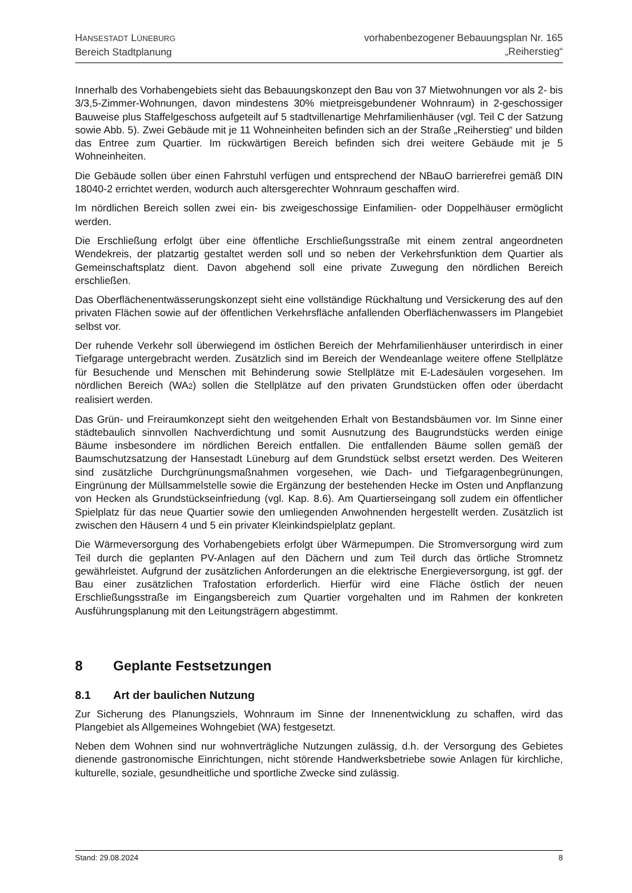HANSESTADT LÜNEBURG
Bereich Stadtplanung
vorhabenbezogener Bebauungsplan Nr. 165
„Reiherstieg“
Innerhalb des Vorhabengebiets sieht das Bebauungskonzept den Bau von 37 Mietwohnungen vor als 2- bis 3/3,5-Zimmer-Wohnungen, davon mindestens 30% mietpreisgebundener Wohnraum) in 2-geschossiger Bauweise plus Staffelgeschoss aufgeteilt auf 5 stadtvillenartige Mehrfamilienhäuser (vgl. Teil C der Satzung sowie Abb. 5). Zwei Gebäude mit je 11 Wohneinheiten befinden sich an der Straße „Reiherstieg“ und bilden das Entree zum Quartier. Im rückwärtigen Bereich befinden sich drei weitere Gebäude mit je 5 Wohneinheiten.
Die Gebäude sollen über einen Fahrstuhl verfügen und entsprechend der NBauO barrierefrei gemäß DIN 18040-2 errichtet werden, wodurch auch altersgerechter Wohnraum geschaffen wird.
Im nördlichen Bereich sollen zwei ein- bis zweigeschossige Einfamilien- oder Doppelhäuser ermöglicht werden.
Die Erschließung erfolgt über eine öffentliche Erschließungsstraße mit einem zentral angeordneten Wendekreis, der platzartig gestaltet werden soll und so neben der Verkehrsfunktion dem Quartier als Gemeinschaftsplatz dient. Davon abgehend soll eine private Zuwegung den nördlichen Bereich erschließen.
Das Oberflächenentwässerungskonzept sieht eine vollständige Rückhaltung und Versickerung des auf den privaten Flächen sowie auf der öffentlichen Verkehrsfläche anfallenden Oberflächenwassers im Plangebiet selbst vor.
Der ruhende Verkehr soll überwiegend im östlichen Bereich der Mehrfamilienhäuser unterirdisch in einer Tiefgarage untergebracht werden. Zusätzlich sind im Bereich der Wendeanlage weitere offene Stellplätze für Besuchende und Menschen mit Behinderung sowie Stellplätze mit E-Ladesäulen vorgesehen. Im nördlichen Bereich (WA2) sollen die Stellplätze auf den privaten Grundstücken offen oder überdacht realisiert werden.
Das Grün- und Freiraumkonzept sieht den weitgehenden Erhalt von Bestandsbäumen vor. Im Sinne einer städtebaulich sinnvollen Nachverdichtung und somit Ausnutzung des Baugrundstücks werden einige Bäume insbesondere im nördlichen Bereich entfallen. Die entfallenden Bäume sollen gemäß der Baumschutzsatzung der Hansestadt Lüneburg auf dem Grundstück selbst ersetzt werden. Des Weiteren sind zusätzliche Durchgrünungsmaßnahmen vorgesehen, wie Dach- und Tiefgaragenbegrünungen, Eingrünung der Müllsammelstelle sowie die Ergänzung der bestehenden Hecke im Osten und Anpflanzung von Hecken als Grundstückseinfriedung (vgl. Kap. 8.6). Am Quartierseingang soll zudem ein öffentlicher Spielplatz für das neue Quartier sowie den umliegenden Anwohnenden hergestellt werden. Zusätzlich ist zwischen den Häusern 4 und 5 ein privater Kleinkindspielplatz geplant.
Die Wärmeversorgung des Vorhabengebiets erfolgt über Wärmepumpen. Die Stromversorgung wird zum Teil durch die geplanten PV-Anlagen auf den Dächern und zum Teil durch das örtliche Stromnetz gewährleistet. Aufgrund der zusätzlichen Anforderungen an die elektrische Energieversorgung, ist ggf. der Bau einer zusätzlichen Trafostation erforderlich. Hierfür wird eine Fläche östlich der neuen Erschließungsstraße im Eingangsbereich zum Quartier vorgehalten und im Rahmen der konkreten Ausführungsplanung mit den Leitungsträgern abgestimmt.
8 Geplante Festsetzungen
8.1 Art der baulichen Nutzung
Zur Sicherung des Planungsziels, Wohnraum im Sinne der Innenentwicklung zu schaffen, wird das Plangebiet als Allgemeines Wohngebiet (WA) festgesetzt.
Neben dem Wohnen sind nur wohnverträgliche Nutzungen zulässig, d.h. der Versorgung des Gebietes dienende gastronomische Einrichtungen, nicht störende Handwerksbetriebe sowie Anlagen für kirchliche, kulturelle, soziale, gesundheitliche und sportliche Zwecke sind zulässig.
Stand: 29.08.2024 8